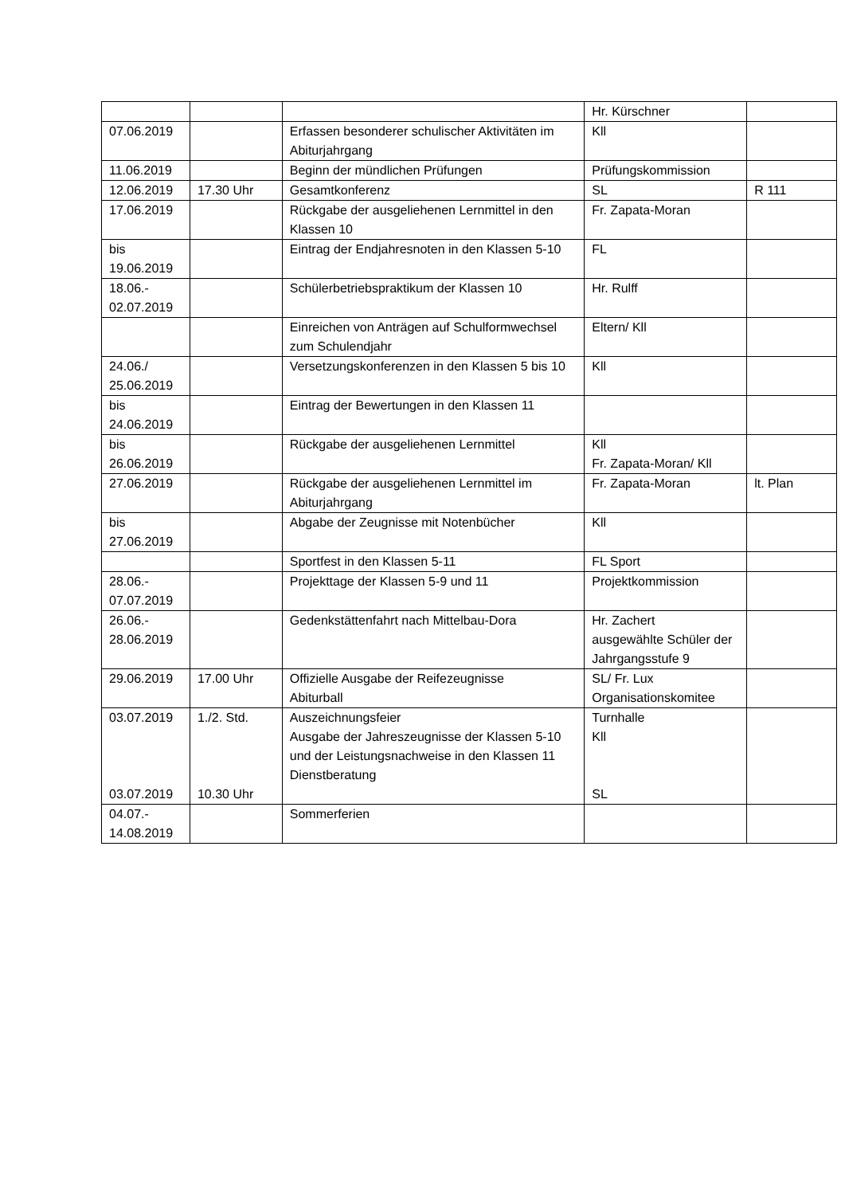| | | | Hr. Kürschner | |
| 07.06.2019 | | Erfassen besonderer schulischer Aktivitäten im Abiturjahrgang | Kll | |
| 11.06.2019 | | Beginn der mündlichen Prüfungen | Prüfungskommission | |
| 12.06.2019 | 17.30 Uhr | Gesamtkonferenz | SL | R 111 |
| 17.06.2019 | | Rückgabe der ausgeliehenen Lernmittel in den Klassen 10 | Fr. Zapata-Moran | |
| bis 19.06.2019 | | Eintrag der Endjahresnoten in den Klassen 5-10 | FL | |
| 18.06.- 02.07.2019 | | Schülerbetriebspraktikum der Klassen 10 | Hr. Rulff | |
| | | Einreichen von Anträgen auf Schulformwechsel zum Schulendjahr | Eltern/ Kll | |
| 24.06./ 25.06.2019 | | Versetzungskonferenzen in den Klassen 5 bis 10 | Kll | |
| bis 24.06.2019 | | Eintrag der Bewertungen in den Klassen 11 | | |
| bis 26.06.2019 | | Rückgabe der ausgeliehenen Lernmittel | Kll Fr. Zapata-Moran/ Kll | |
| 27.06.2019 | | Rückgabe der ausgeliehenen Lernmittel im Abiturjahrgang | Fr. Zapata-Moran | lt. Plan |
| bis 27.06.2019 | | Abgabe der Zeugnisse mit Notenbücher | Kll | |
| | | Sportfest in den Klassen 5-11 | FL Sport | |
| 28.06.- 07.07.2019 | | Projekttage der Klassen 5-9 und 11 | Projektkommission | |
| 26.06.- 28.06.2019 | | Gedenkstättenfahrt nach Mittelbau-Dora | Hr. Zachert ausgewählte Schüler der Jahrgangsstufe 9 | |
| 29.06.2019 | 17.00 Uhr | Offizielle Ausgabe der Reifezeugnisse Abiturball | SL/ Fr. Lux Organisationskomitee | |
| 03.07.2019 03.07.2019 | 1./2. Std. 10.30 Uhr | Auszeichnungsfeier Ausgabe der Jahreszeugnisse der Klassen 5-10 und der Leistungsnachweise in den Klassen 11 Dienstberatung | Turnhalle Kll SL | |
| 04.07.- 14.08.2019 | | Sommerferien | | |